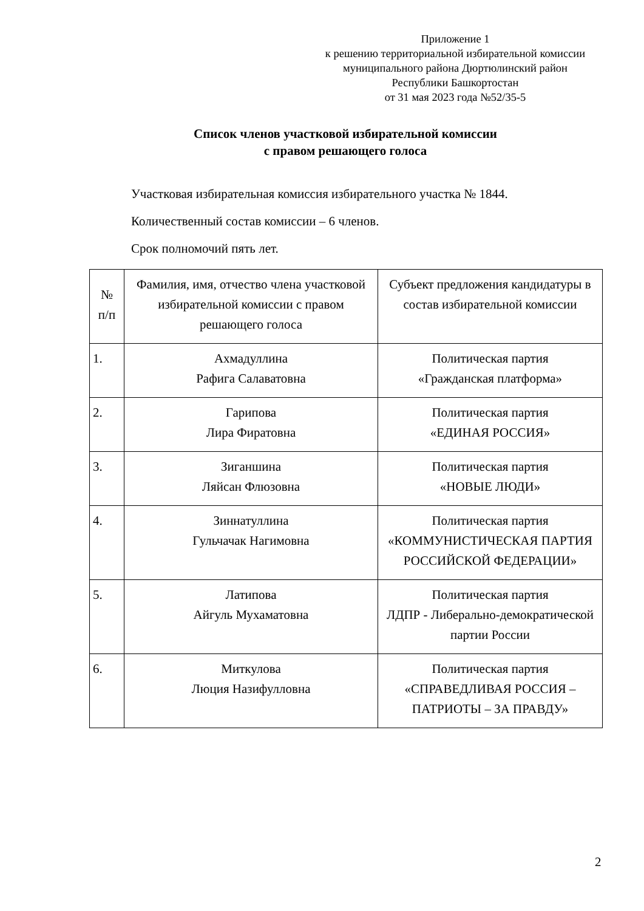Приложение 1
к решению территориальной избирательной комиссии
муниципального района Дюртюлинский район
Республики Башкортостан
от 31 мая 2023 года №52/35-5
Список членов участковой избирательной комиссии
с правом решающего голоса
Участковая избирательная комиссия избирательного участка № 1844.
Количественный состав комиссии – 6 членов.
Срок полномочий пять лет.
| № п/п | Фамилия, имя, отчество члена участковой избирательной комиссии с правом решающего голоса | Субъект предложения кандидатуры в состав избирательной комиссии |
| --- | --- | --- |
| 1. | Ахмадуллина Рафига Салаватовна | Политическая партия «Гражданская платформа» |
| 2. | Гарипова Лира Фиратовна | Политическая партия «ЕДИНАЯ РОССИЯ» |
| 3. | Зиганшина Ляйсан Флюзовна | Политическая партия «НОВЫЕ ЛЮДИ» |
| 4. | Зиннатуллина Гульчачак Нагимовна | Политическая партия «КОММУНИСТИЧЕСКАЯ ПАРТИЯ РОССИЙСКОЙ ФЕДЕРАЦИИ» |
| 5. | Латипова Айгуль Мухаматовна | Политическая партия ЛДПР - Либерально-демократической партии России |
| 6. | Миткулова Люция Назифулловна | Политическая партия «СПРАВЕДЛИВАЯ РОССИЯ – ПАТРИОТЫ – ЗА ПРАВДУ» |
2